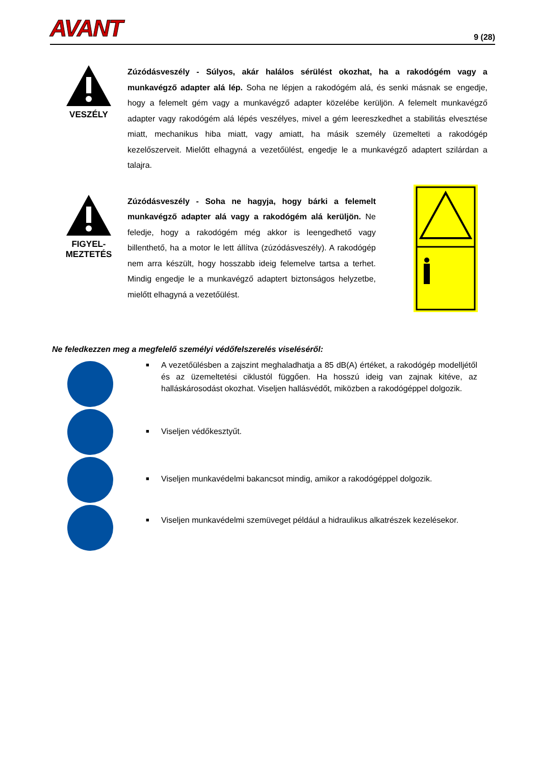AVANT
9 (28)
VESZÉLY
Zúzódásveszély - Súlyos, akár halálos sérülést okozhat, ha a rakodógém vagy a munkavégző adapter alá lép. Soha ne lépjen a rakodógém alá, és senki másnak se engedje, hogy a felemelt gém vagy a munkavégző adapter közelébe kerüljön. A felemelt munkavégző adapter vagy rakodógém alá lépés veszélyes, mivel a gém leereszkedhet a stabilitás elvesztése miatt, mechanikus hiba miatt, vagy amiatt, ha másik személy üzemelteti a rakodógép kezelőszerveit. Mielőtt elhagyná a vezetőülést, engedje le a munkavégző adaptert szilárdan a talajra.
FIGYEL-
MEZTETÉS
Zúzódásveszély - Soha ne hagyja, hogy bárki a felemelt munkavégző adapter alá vagy a rakodógém alá kerüljön. Ne feledje, hogy a rakodógém még akkor is leengedhető vagy billenthető, ha a motor le lett állítva (zúzódásveszély). A rakodógép nem arra készült, hogy hosszabb ideig felemelve tartsa a terhet. Mindig engedje le a munkavégző adaptert biztonságos helyzetbe, mielőtt elhagyná a vezetőülést.
Ne feledkezzen meg a megfelelő személyi védőfelszerelés viseléséről:
■ A vezetőülésben a zajszint meghaladhatja a 85 dB(A) értéket, a rakodógép modelljétől és az üzemeltetési ciklustól függően. Ha hosszú ideig van zajnak kitéve, az halláskárosodást okozhat. Viseljen hallásvédőt, miközben a rakodógéppel dolgozik.
■ Viseljen védőkesztyűt.
■ Viseljen munkavédelmi bakancsot mindig, amikor a rakodógéppel dolgozik.
■ Viseljen munkavédelmi szemüveget például a hidraulikus alkatrészek kezelésekor.